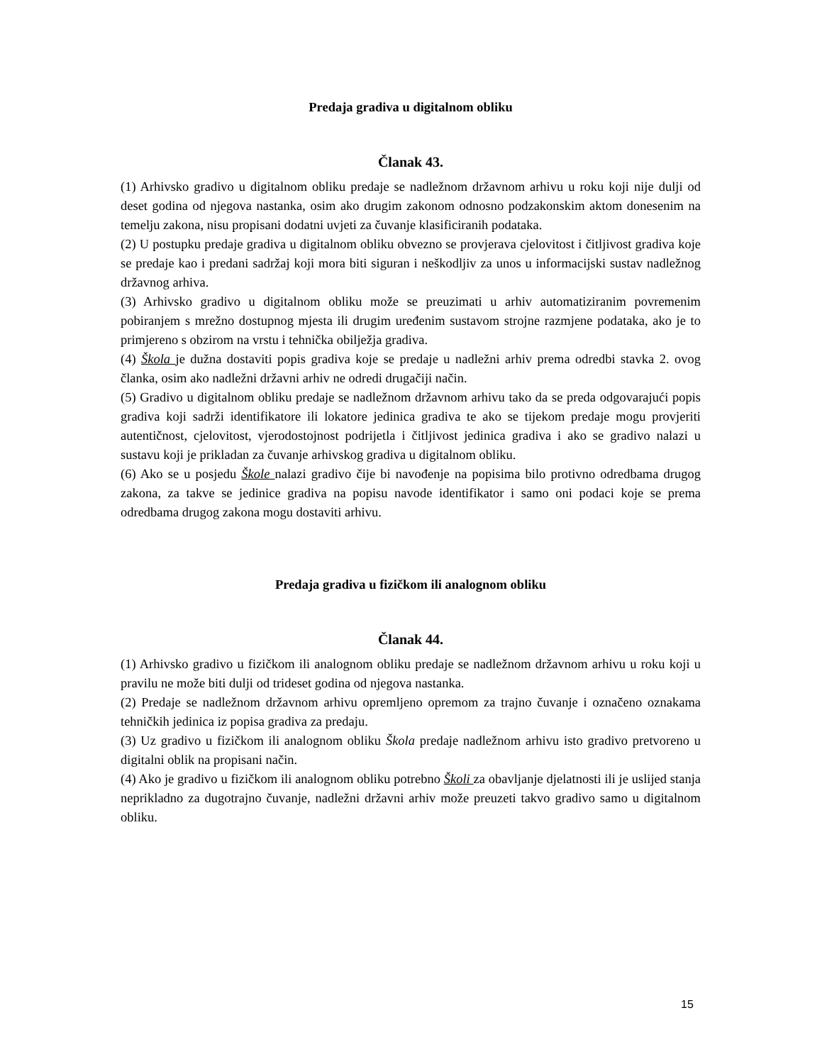Predaja gradiva u digitalnom obliku
Članak 43.
(1) Arhivsko gradivo u digitalnom obliku predaje se nadležnom državnom arhivu u roku koji nije dulji od deset godina od njegova nastanka, osim ako drugim zakonom odnosno podzakonskim aktom donesenim na temelju zakona, nisu propisani dodatni uvjeti za čuvanje klasificiranih podataka.
(2) U postupku predaje gradiva u digitalnom obliku obvezno se provjerava cjelovitost i čitljivost gradiva koje se predaje kao i predani sadržaj koji mora biti siguran i neškodljiv za unos u informacijski sustav nadležnog državnog arhiva.
(3) Arhivsko gradivo u digitalnom obliku može se preuzimati u arhiv automatiziranim povremenim pobiranjem s mrežno dostupnog mjesta ili drugim uređenim sustavom strojne razmjene podataka, ako je to primjereno s obzirom na vrstu i tehnička obilježja gradiva.
(4) Škola je dužna dostaviti popis gradiva koje se predaje u nadležni arhiv prema odredbi stavka 2. ovog članka, osim ako nadležni državni arhiv ne odredi drugačiji način.
(5) Gradivo u digitalnom obliku predaje se nadležnom državnom arhivu tako da se preda odgovarajući popis gradiva koji sadrži identifikatore ili lokatore jedinica gradiva te ako se tijekom predaje mogu provjeriti autentičnost, cjelovitost, vjerodostojnost podrijetla i čitljivost jedinica gradiva i ako se gradivo nalazi u sustavu koji je prikladan za čuvanje arhivskog gradiva u digitalnom obliku.
(6) Ako se u posjedu Škole nalazi gradivo čije bi navođenje na popisima bilo protivno odredbama drugog zakona, za takve se jedinice gradiva na popisu navode identifikator i samo oni podaci koje se prema odredbama drugog zakona mogu dostaviti arhivu.
Predaja gradiva u fizičkom ili analognom obliku
Članak 44.
(1) Arhivsko gradivo u fizičkom ili analognom obliku predaje se nadležnom državnom arhivu u roku koji u pravilu ne može biti dulji od trideset godina od njegova nastanka.
(2) Predaje se nadležnom državnom arhivu opremljeno opremom za trajno čuvanje i označeno oznakama tehničkih jedinica iz popisa gradiva za predaju.
(3) Uz gradivo u fizičkom ili analognom obliku Škola predaje nadležnom arhivu isto gradivo pretvoreno u digitalni oblik na propisani način.
(4) Ako je gradivo u fizičkom ili analognom obliku potrebno Školi za obavljanje djelatnosti ili je uslijed stanja neprikladno za dugotrajno čuvanje, nadležni državni arhiv može preuzeti takvo gradivo samo u digitalnom obliku.
15